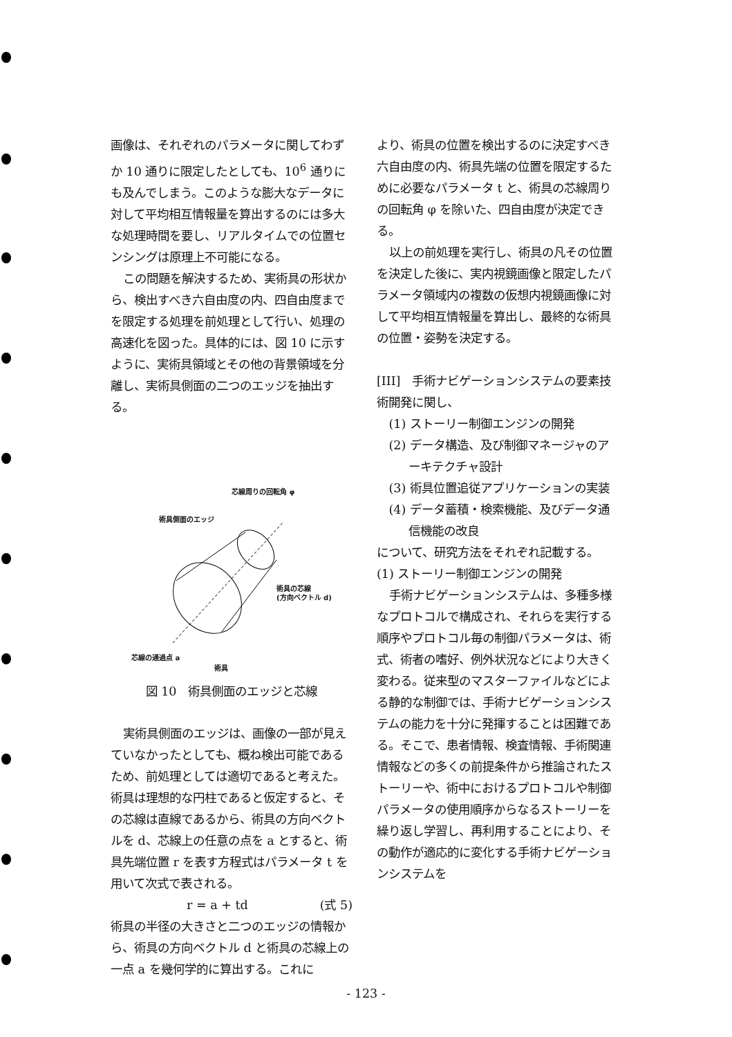画像は、それぞれのパラメータに関してわずか 10 通りに限定したとしても、10<sup>6</sup> 通りにも及んでしまう。このような膨大なデータに対して平均相互情報量を算出するのには多大な処理時間を要し、リアルタイムでの位置センシングは原理上不可能になる。
この問題を解決するため、実術具の形状から、検出すべき六自由度の内、四自由度までを限定する処理を前処理として行い、処理の高速化を図った。具体的には、図 10 に示すように、実術具領域とその他の背景領域を分離し、実術具側面の二つのエッジを抽出する。
芯線周りの回転角 φ
術具側面のエッジ
術具の芯線
(方向ベクトル d)
芯線の通過点 a
術具
図 10　術具側面のエッジと芯線
実術具側面のエッジは、画像の一部が見えていなかったとしても、概ね検出可能であるため、前処理としては適切であると考えた。術具は理想的な円柱であると仮定すると、その芯線は直線であるから、術具の方向ベクトルを d、芯線上の任意の点を a とすると、術具先端位置 r を表す方程式はパラメータ t を用いて次式で表される。
r = a + td (式 5)
術具の半径の大きさと二つのエッジの情報から、術具の方向ベクトル d と術具の芯線上の一点 a を幾何学的に算出する。これに
より、術具の位置を検出するのに決定すべき六自由度の内、術具先端の位置を限定するために必要なパラメータ t と、術具の芯線周りの回転角 φ を除いた、四自由度が決定できる。
以上の前処理を実行し、術具の凡その位置を決定した後に、実内視鏡画像と限定したパラメータ領域内の複数の仮想内視鏡画像に対して平均相互情報量を算出し、最終的な術具の位置・姿勢を決定する。
[III]　手術ナビゲーションシステムの要素技術開発に関し、
(1) ストーリー制御エンジンの開発
(2) データ構造、及び制御マネージャのアーキテクチャ設計
(3) 術具位置追従アプリケーションの実装
(4) データ蓄積・検索機能、及びデータ通信機能の改良
について、研究方法をそれぞれ記載する。
(1) ストーリー制御エンジンの開発
手術ナビゲーションシステムは、多種多様なプロトコルで構成され、それらを実行する順序やプロトコル毎の制御パラメータは、術式、術者の嗜好、例外状況などにより大きく変わる。従来型のマスターファイルなどによる静的な制御では、手術ナビゲーションシステムの能力を十分に発揮することは困難である。そこで、患者情報、検査情報、手術関連情報などの多くの前提条件から推論されたストーリーや、術中におけるプロトコルや制御パラメータの使用順序からなるストーリーを繰り返し学習し、再利用することにより、その動作が適応的に変化する手術ナビゲーションシステムを
- 123 -